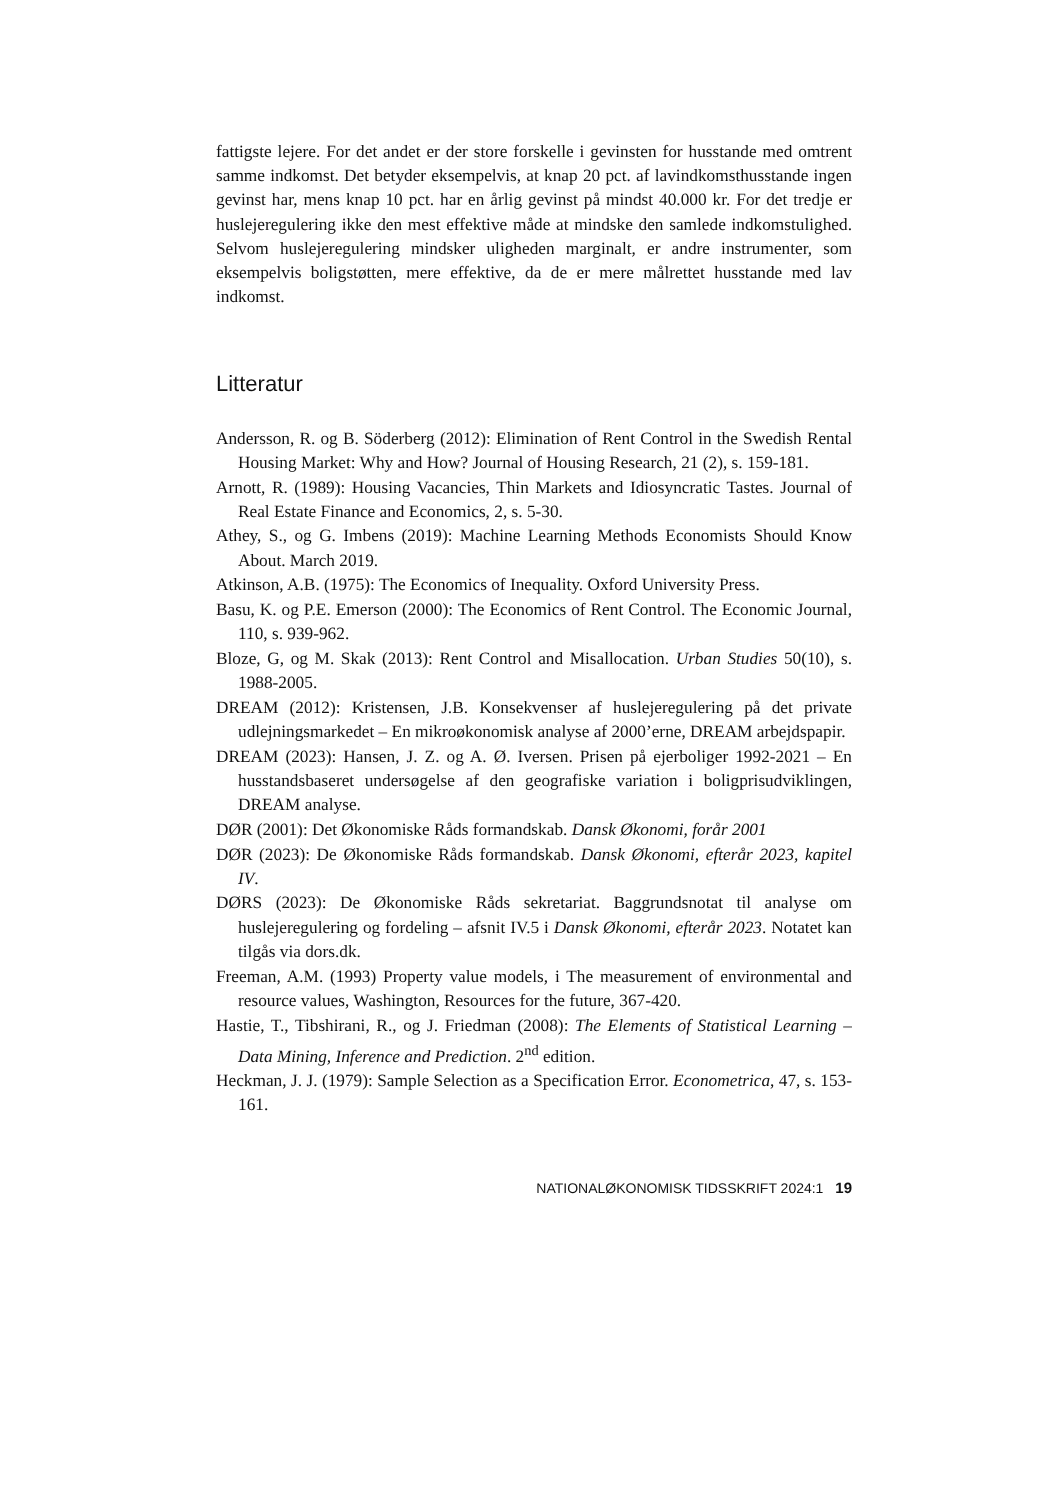fattigste lejere. For det andet er der store forskelle i gevinsten for husstande med omtrent samme indkomst. Det betyder eksempelvis, at knap 20 pct. af lavindkomsthusstande ingen gevinst har, mens knap 10 pct. har en årlig gevinst på mindst 40.000 kr. For det tredje er huslejeregulering ikke den mest effektive måde at mindske den samlede indkomstulighed. Selvom huslejeregulering mindsker uligheden marginalt, er andre instrumenter, som eksempelvis boligstøtten, mere effektive, da de er mere målrettet husstande med lav indkomst.
Litteratur
Andersson, R. og B. Söderberg (2012): Elimination of Rent Control in the Swedish Rental Housing Market: Why and How? Journal of Housing Research, 21 (2), s. 159-181.
Arnott, R. (1989): Housing Vacancies, Thin Markets and Idiosyncratic Tastes. Journal of Real Estate Finance and Economics, 2, s. 5-30.
Athey, S., og G. Imbens (2019): Machine Learning Methods Economists Should Know About. March 2019.
Atkinson, A.B. (1975): The Economics of Inequality. Oxford University Press.
Basu, K. og P.E. Emerson (2000): The Economics of Rent Control. The Economic Journal, 110, s. 939-962.
Bloze, G, og M. Skak (2013): Rent Control and Misallocation. Urban Studies 50(10), s. 1988-2005.
DREAM (2012): Kristensen, J.B. Konsekvenser af huslejeregulering på det private udlejningsmarkedet – En mikroøkonomisk analyse af 2000’erne, DREAM arbejdspapir.
DREAM (2023): Hansen, J. Z. og A. Ø. Iversen. Prisen på ejerboliger 1992-2021 – En husstandsbaseret undersøgelse af den geografiske variation i boligprisudviklingen, DREAM analyse.
DØR (2001): Det Økonomiske Råds formandskab. Dansk Økonomi, forår 2001
DØR (2023): De Økonomiske Råds formandskab. Dansk Økonomi, efterår 2023, kapitel IV.
DØRS (2023): De Økonomiske Råds sekretariat. Baggrundsnotat til analyse om huslejeregulering og fordeling – afsnit IV.5 i Dansk Økonomi, efterår 2023. Notatet kan tilgås via dors.dk.
Freeman, A.M. (1993) Property value models, i The measurement of environmental and resource values, Washington, Resources for the future, 367-420.
Hastie, T., Tibshirani, R., og J. Friedman (2008): The Elements of Statistical Learning – Data Mining, Inference and Prediction. 2<sup>nd</sup> edition.
Heckman, J. J. (1979): Sample Selection as a Specification Error. Econometrica, 47, s. 153-161.
NATIONALØKONOMISK TIDSSKRIFT 2024:1 19